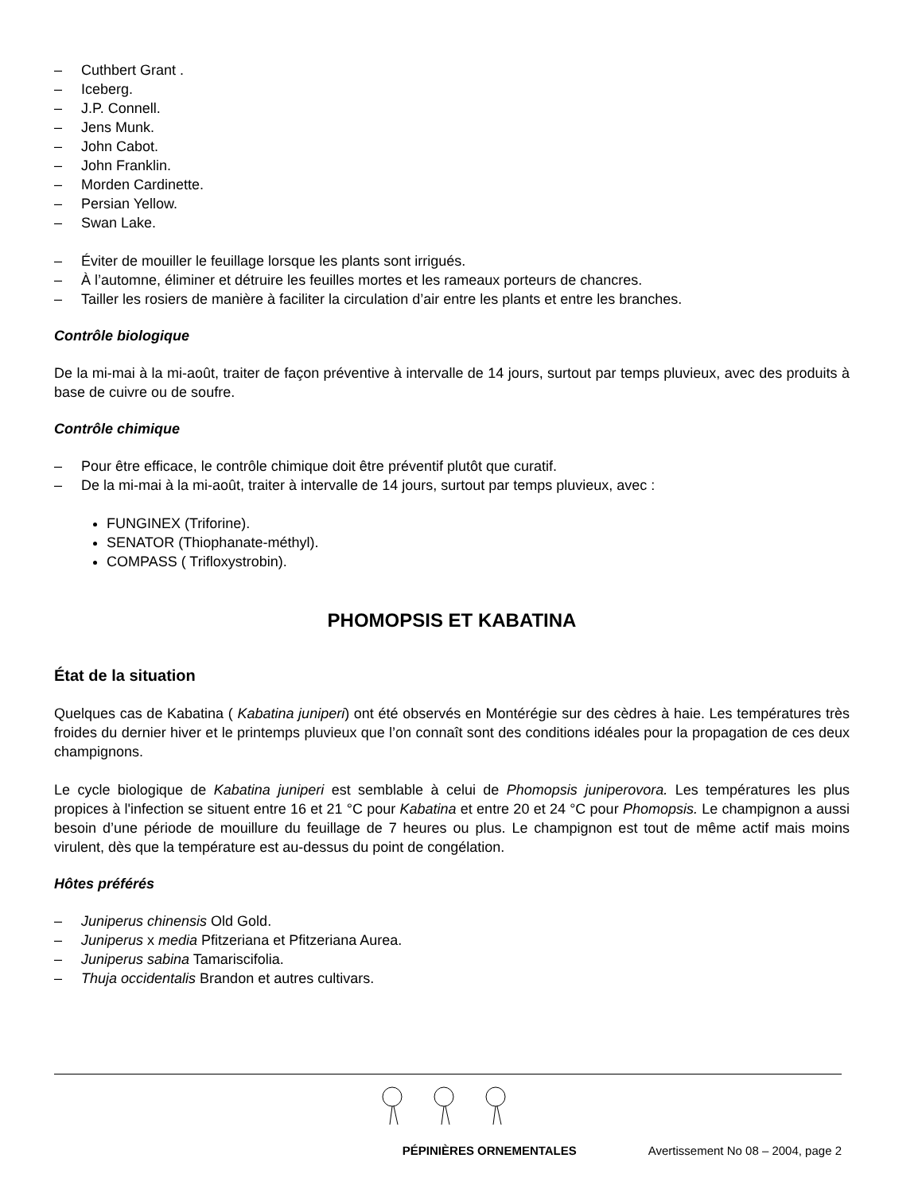– Cuthbert Grant .
– Iceberg.
– J.P. Connell.
– Jens Munk.
– John Cabot.
– John Franklin.
– Morden Cardinette.
– Persian Yellow.
– Swan Lake.
– Éviter de mouiller le feuillage lorsque les plants sont irrigués.
– À l’automne, éliminer et détruire les feuilles mortes et les rameaux porteurs de chancres.
– Tailler les rosiers de manière à faciliter la circulation d’air entre les plants et entre les branches.
Contrôle biologique
De la mi-mai à la mi-août, traiter de façon préventive à intervalle de 14 jours, surtout par temps pluvieux, avec des produits à base de cuivre ou de soufre.
Contrôle chimique
– Pour être efficace, le contrôle chimique doit être préventif plutôt que curatif.
– De la mi-mai à la mi-août, traiter à intervalle de 14 jours, surtout par temps pluvieux, avec :
FUNGINEX (Triforine).
SENATOR (Thiophanate-méthyl).
COMPASS ( Trifloxystrobin).
PHOMOPSIS ET KABATINA
État de la situation
Quelques cas de Kabatina ( Kabatina juniperi) ont été observés en Montérégie sur des cèdres à haie. Les températures très froides du dernier hiver et le printemps pluvieux que l’on connaît sont des conditions idéales pour la propagation de ces deux champignons.
Le cycle biologique de Kabatina juniperi est semblable à celui de Phomopsis juniperovora. Les températures les plus propices à l'infection se situent entre 16 et 21 °C pour Kabatina et entre 20 et 24 °C pour Phomopsis. Le champignon a aussi besoin d’une période de mouillure du feuillage de 7 heures ou plus. Le champignon est tout de même actif mais moins virulent, dès que la température est au-dessus du point de congélation.
Hôtes préférés
– Juniperus chinensis Old Gold.
– Juniperus x media Pfitzeriana et Pfitzeriana Aurea.
– Juniperus sabina Tamariscifolia.
– Thuja occidentalis Brandon et autres cultivars.
PÉPINIÈRES ORNEMENTALES Avertissement No 08 – 2004, page 2